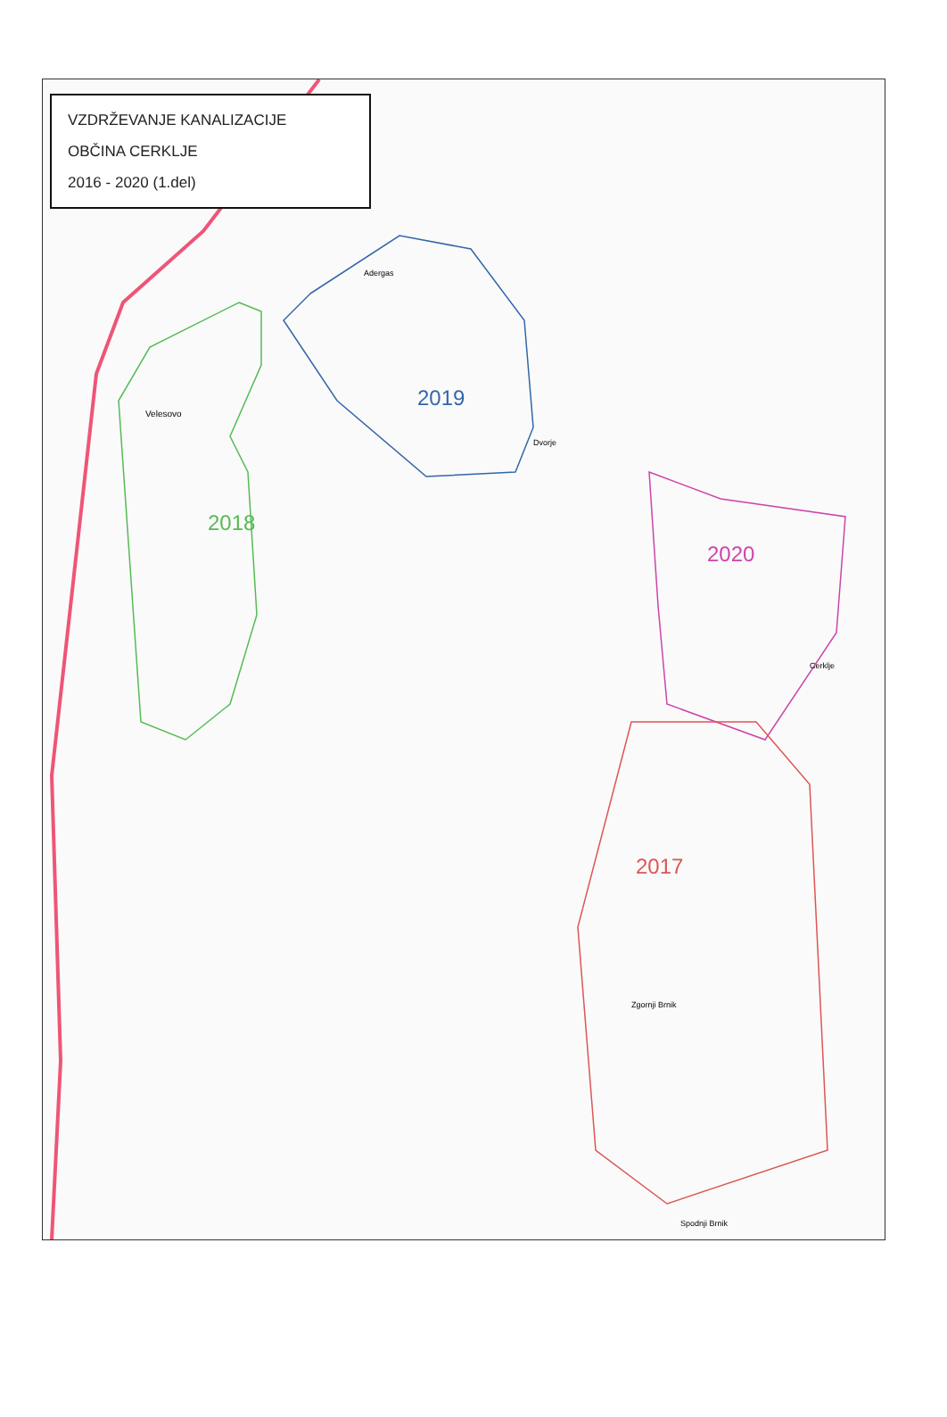2018
2019
2020
2017
Velesovo
Adergas
Dvorje
Cerklje
Zgornji Brnik
Spodnji Brnik
VZDRŽEVANJE KANALIZACIJE
OBČINA CERKLJE
2016 - 2020 (1.del)